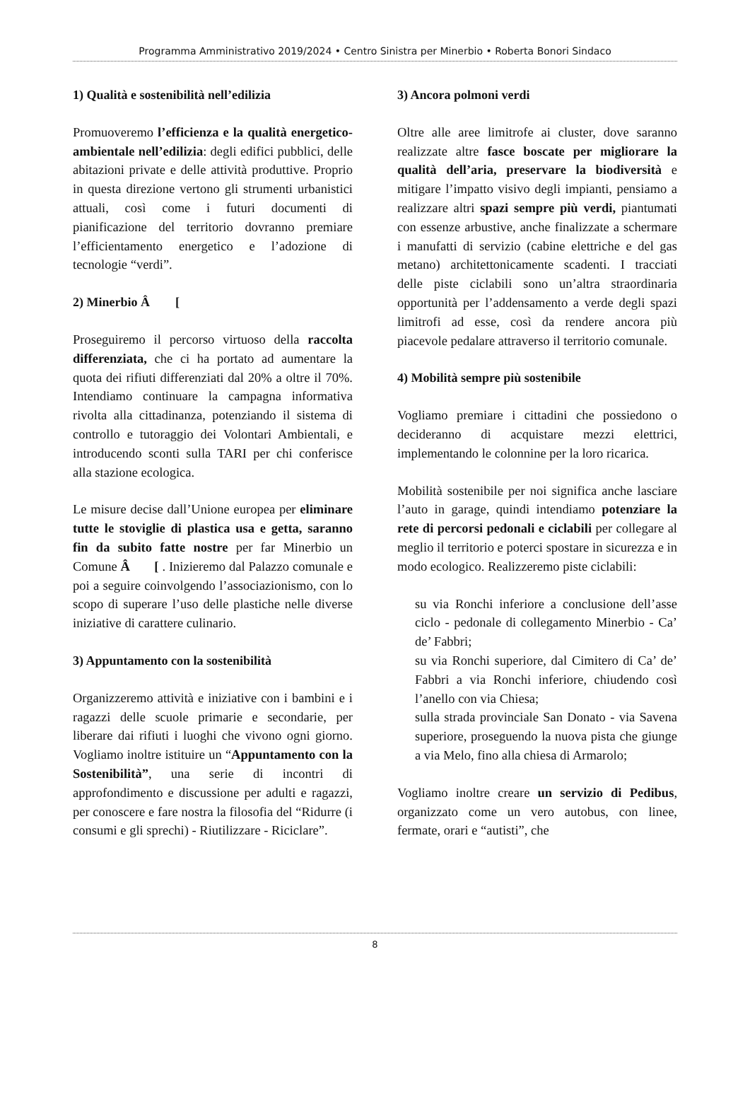Programma Amministrativo 2019/2024 • Centro Sinistra per Minerbio • Roberta Bonori Sindaco
1) Qualità e sostenibilità nell’edilizia
Promuoveremo l’efficienza e la qualità energetico-ambientale nell’edilizia: degli edifici pubblici, delle abitazioni private e delle attività produttive. Proprio in questa direzione vertono gli strumenti urbanistici attuali, così come i futuri documenti di pianificazione del territorio dovranno premiare l’efficientamento energetico e l’adozione di tecnologie “verdi”.
2) Minerbio Â [
Proseguiremo il percorso virtuoso della raccolta differenziata, che ci ha portato ad aumentare la quota dei rifiuti differenziati dal 20% a oltre il 70%. Intendiamo continuare la campagna informativa rivolta alla cittadinanza, potenziando il sistema di controllo e tutoraggio dei Volontari Ambientali, e introducendo sconti sulla TARI per chi conferisce alla stazione ecologica.
Le misure decise dall’Unione europea per eliminare tutte le stoviglie di plastica usa e getta, saranno fin da subito fatte nostre per far Minerbio un Comune Â [ . Inizieremo dal Palazzo comunale e poi a seguire coinvolgendo l’associazionismo, con lo scopo di superare l’uso delle plastiche nelle diverse iniziative di carattere culinario.
3) Appuntamento con la sostenibilità
Organizzeremo attività e iniziative con i bambini e i ragazzi delle scuole primarie e secondarie, per liberare dai rifiuti i luoghi che vivono ogni giorno. Vogliamo inoltre istituire un “Appuntamento con la Sostenibilità”, una serie di incontri di approfondimento e discussione per adulti e ragazzi, per conoscere e fare nostra la filosofia del “Ridurre (i consumi e gli sprechi) - Riutilizzare - Riciclare”.
3) Ancora polmoni verdi
Oltre alle aree limitrofe ai cluster, dove saranno realizzate altre fasce boscate per migliorare la qualità dell’aria, preservare la biodiversità e mitigare l’impatto visivo degli impianti, pensiamo a realizzare altri spazi sempre più verdi, piantumati con essenze arbustive, anche finalizzate a schermare i manufatti di servizio (cabine elettriche e del gas metano) architettonicamente scadenti. I tracciati delle piste ciclabili sono un’altra straordinaria opportunità per l’addensamento a verde degli spazi limitrofi ad esse, così da rendere ancora più piacevole pedalare attraverso il territorio comunale.
4) Mobilità sempre più sostenibile
Vogliamo premiare i cittadini che possiedono o decideranno di acquistare mezzi elettrici, implementando le colonnine per la loro ricarica.
Mobilità sostenibile per noi significa anche lasciare l’auto in garage, quindi intendiamo potenziare la rete di percorsi pedonali e ciclabili per collegare al meglio il territorio e poterci spostare in sicurezza e in modo ecologico. Realizzeremo piste ciclabili:
su via Ronchi inferiore a conclusione dell’asse ciclo - pedonale di collegamento Minerbio - Ca’ de’ Fabbri;
su via Ronchi superiore, dal Cimitero di Ca’ de’ Fabbri a via Ronchi inferiore, chiudendo così l’anello con via Chiesa;
sulla strada provinciale San Donato - via Savena superiore, proseguendo la nuova pista che giunge a via Melo, fino alla chiesa di Armarolo;
Vogliamo inoltre creare un servizio di Pedibus, organizzato come un vero autobus, con linee, fermate, orari e “autisti”, che
8